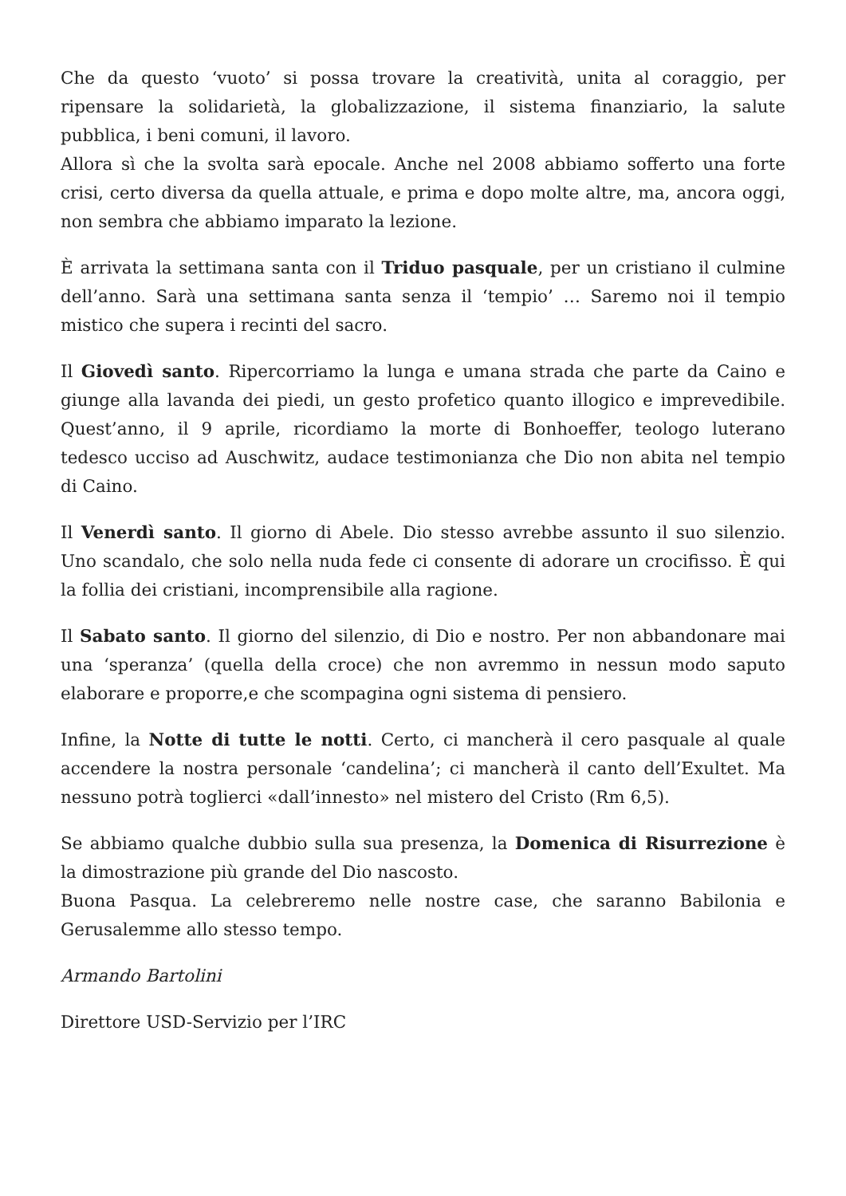Che da questo ‘vuoto’ si possa trovare la creatività, unita al coraggio, per ripensare la solidarietà, la globalizzazione, il sistema finanziario, la salute pubblica, i beni comuni, il lavoro.
Allora sì che la svolta sarà epocale. Anche nel 2008 abbiamo sofferto una forte crisi, certo diversa da quella attuale, e prima e dopo molte altre, ma, ancora oggi, non sembra che abbiamo imparato la lezione.
È arrivata la settimana santa con il Triduo pasquale, per un cristiano il culmine dell’anno. Sarà una settimana santa senza il ‘tempio’ … Saremo noi il tempio mistico che supera i recinti del sacro.
Il Giovedì santo. Ripercorriamo la lunga e umana strada che parte da Caino e giunge alla lavanda dei piedi, un gesto profetico quanto illogico e imprevedibile. Quest’anno, il 9 aprile, ricordiamo la morte di Bonhoeffer, teologo luterano tedesco ucciso ad Auschwitz, audace testimonianza che Dio non abita nel tempio di Caino.
Il Venerdì santo. Il giorno di Abele. Dio stesso avrebbe assunto il suo silenzio. Uno scandalo, che solo nella nuda fede ci consente di adorare un crocifisso. È qui la follia dei cristiani, incomprensibile alla ragione.
Il Sabato santo. Il giorno del silenzio, di Dio e nostro. Per non abbandonare mai una ‘speranza’ (quella della croce) che non avremmo in nessun modo saputo elaborare e proporre,e che scompagina ogni sistema di pensiero.
Infine, la Notte di tutte le notti. Certo, ci mancherà il cero pasquale al quale accendere la nostra personale ‘candelina’; ci mancherà il canto dell’Exultet. Ma nessuno potrà toglierci «dall’innesto» nel mistero del Cristo (Rm 6,5).
Se abbiamo qualche dubbio sulla sua presenza, la Domenica di Risurrezione è la dimostrazione più grande del Dio nascosto.
Buona Pasqua. La celebreremo nelle nostre case, che saranno Babilonia e Gerusalemme allo stesso tempo.
Armando Bartolini
Direttore USD-Servizio per l’IRC